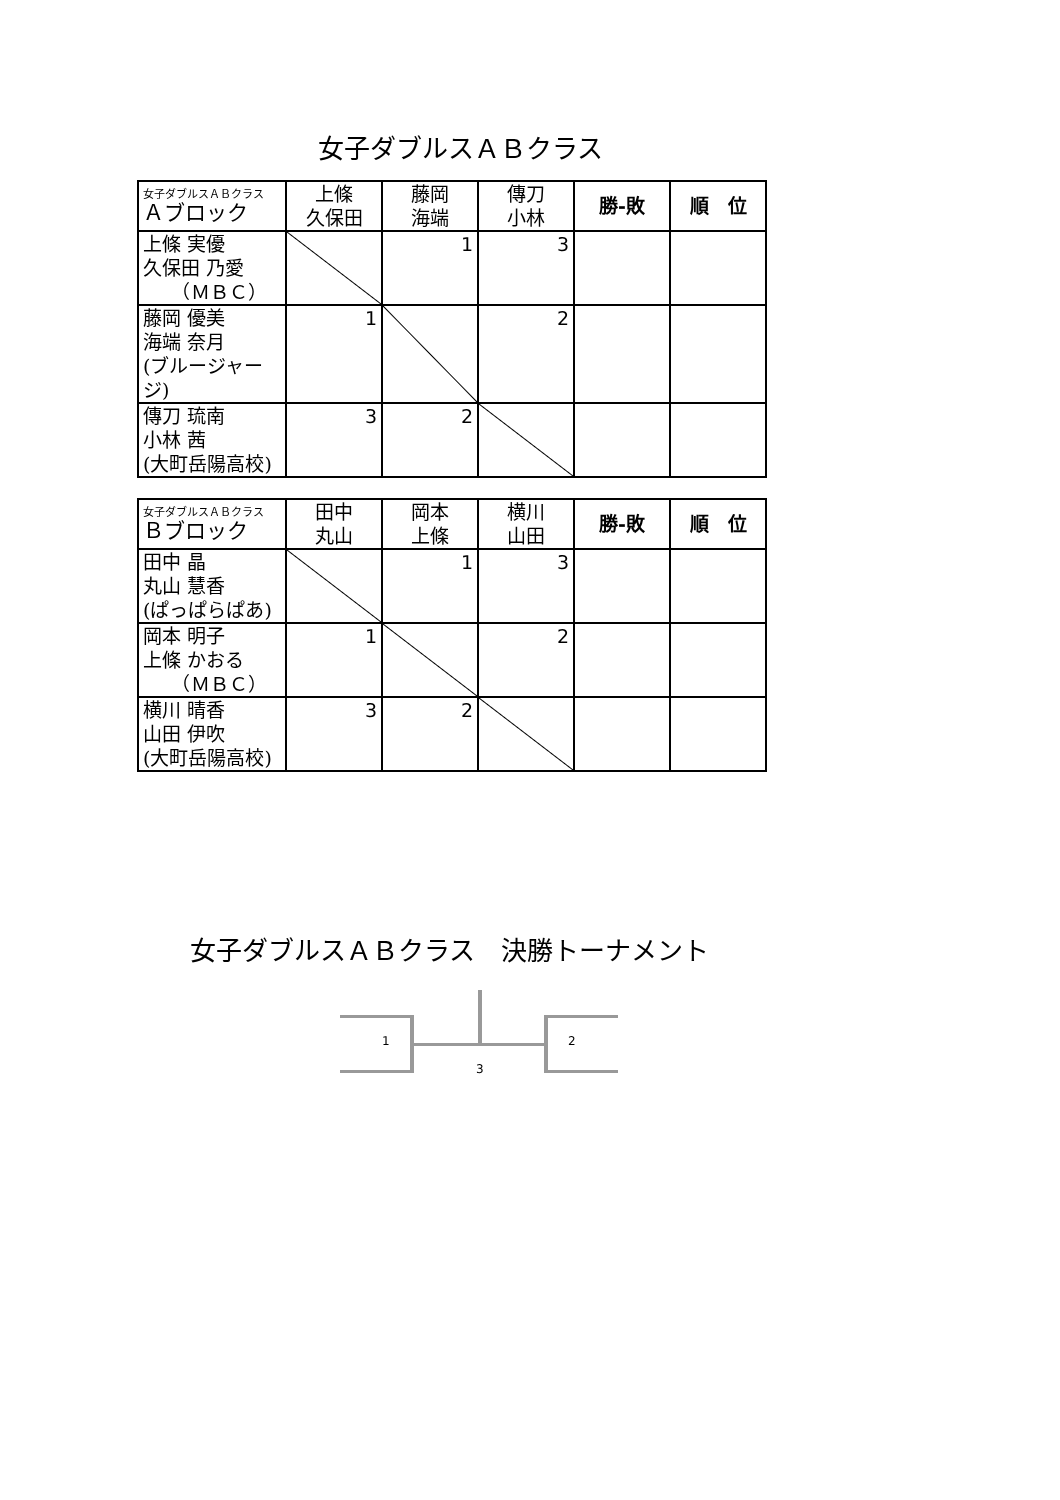女子ダブルスＡＢクラス
| 女子ダブルスＡＢクラス Ａブロック | 上條 久保田 | 藤岡 海端 | 傳刀 小林 | 勝‐敗 | 順 位 |
| --- | --- | --- | --- | --- | --- |
| 上條 実優 久保田 乃愛 （ＭＢＣ） | | 1 | 3 | | |
| 藤岡 優美 海端 奈月 (ブルージャージ) | 1 | | 2 | | |
| 傳刀 琉南 小林 茜 (大町岳陽高校) | 3 | 2 | | | |
| 女子ダブルスＡＢクラス Ｂブロック | 田中 丸山 | 岡本 上條 | 横川 山田 | 勝‐敗 | 順 位 |
| --- | --- | --- | --- | --- | --- |
| 田中 晶 丸山 慧香 (ぱっぱらぱあ) | | 1 | 3 | | |
| 岡本 明子 上條 かおる （ＭＢＣ） | 1 | | 2 | | |
| 横川 晴香 山田 伊吹 (大町岳陽高校) | 3 | 2 | | | |
女子ダブルスＡＢクラス　決勝トーナメント
1
3
2